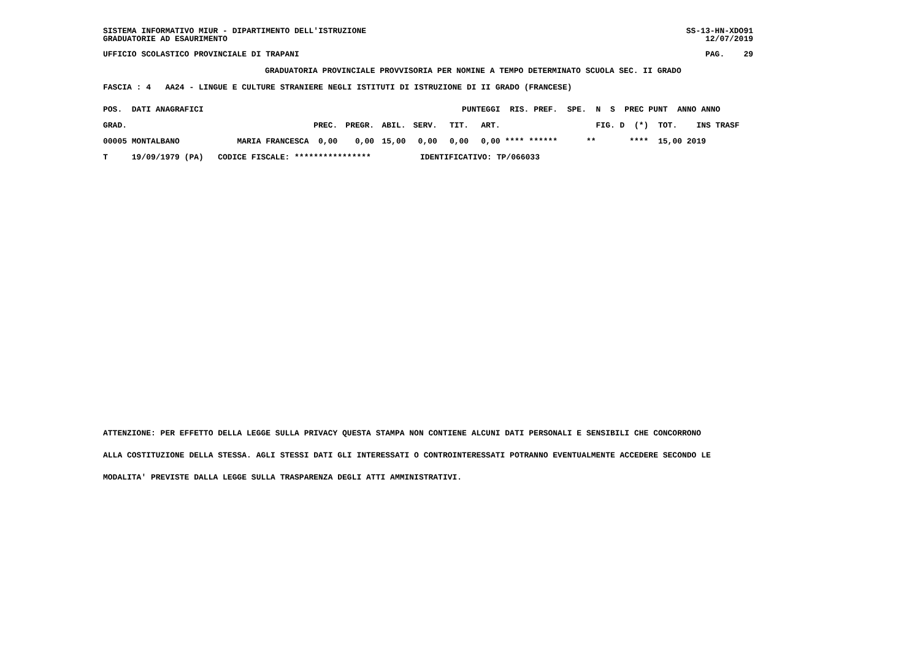SISTEMA INFORMATIVO MIUR - DIPARTIMENTO DELL'ISTRUZIONE GRADUATORIE AD ESAURIMENTO SS-13-HN-XDO91 12/07/2019
UFFICIO SCOLASTICO PROVINCIALE DI TRAPANI PAG. 29
GRADUATORIA PROVINCIALE PROVVISORIA PER NOMINE A TEMPO DETERMINATO SCUOLA SEC. II GRADO
FASCIA : 4 AA24 - LINGUE E CULTURE STRANIERE NEGLI ISTITUTI DI ISTRUZIONE DI II GRADO (FRANCESE)
| POS. DATI ANAGRAFICI | | | | PUNTEGGI | | | | | RIS. PREF. SPE. N S PREC PUNT ANNO ANNO |
| --- | --- | --- | --- | --- | --- | --- | --- | --- | --- |
| GRAD. | | | PREC. | PREGR. | ABIL. | SERV. | TIT. | ART. | FIG. D (*) TOT. INS TRASF |
| 00005 MONTALBANO | MARIA FRANCESCA | | 0,00 | 0,00 | 15,00 | 0,00 | 0,00 | 0,00 | **** ****** ** **** 15,00 2019 |
| T 19/09/1979 (PA) | CODICE FISCALE: **************** | | | | | IDENTIFICATIVO: TP/066033 | | | |
ATTENZIONE: PER EFFETTO DELLA LEGGE SULLA PRIVACY QUESTA STAMPA NON CONTIENE ALCUNI DATI PERSONALI E SENSIBILI CHE CONCORRONO
ALLA COSTITUZIONE DELLA STESSA. AGLI STESSI DATI GLI INTERESSATI O CONTROINTERESSATI POTRANNO EVENTUALMENTE ACCEDERE SECONDO LE
MODALITA' PREVISTE DALLA LEGGE SULLA TRASPARENZA DEGLI ATTI AMMINISTRATIVI.